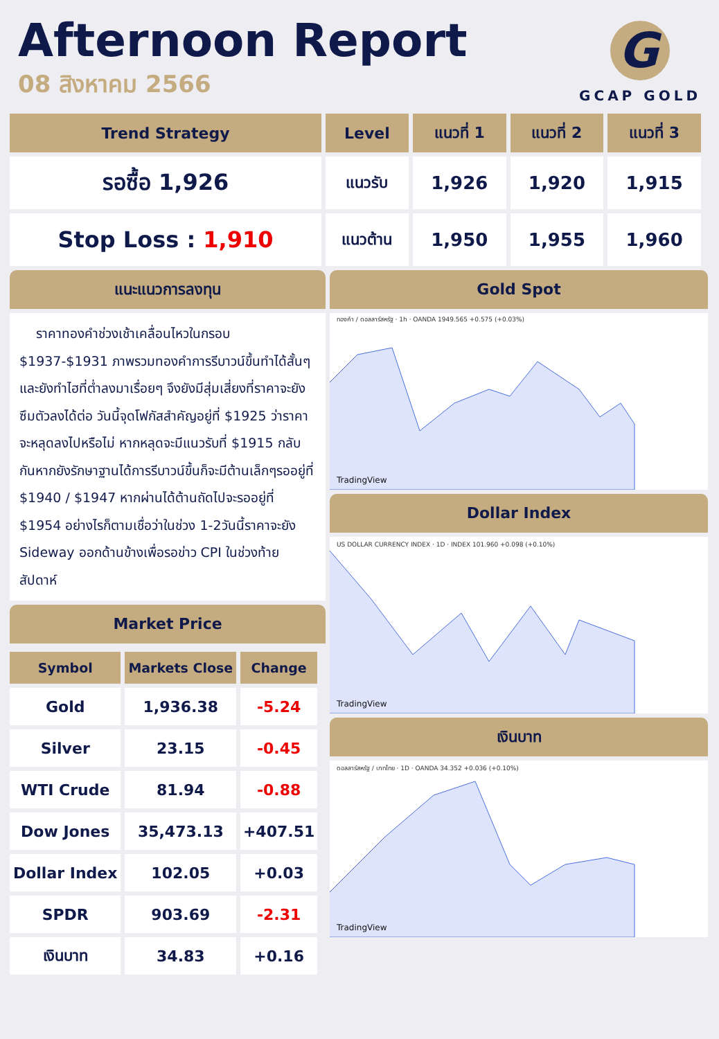Afternoon Report
08 สิงหาคม 2566
G
GCAP GOLD
| Trend Strategy | Level | แนวที่ 1 | แนวที่ 2 | แนวที่ 3 |
| --- | --- | --- | --- | --- |
| รอซื้อ 1,926 | แนวรับ | 1,926 | 1,920 | 1,915 |
| Stop Loss : 1,910 | แนวต้าน | 1,950 | 1,955 | 1,960 |
แนะแนวการลงทุน
ราคาทองคำช่วงเช้าเคลื่อนไหวในกรอบ $1937-$1931 ภาพรวมทองคำการรีบาวน์ขึ้นทำได้สั้นๆและยังทำไฮที่ต่ำลงมาเรื่อยๆ จึงยังมีสุ่มเสี่ยงที่ราคาจะยังซึมตัวลงได้ต่อ วันนี้จุดโฟกัสสำคัญอยู่ที่ $1925 ว่าราคาจะหลุดลงไปหรือไม่ หากหลุดจะมีแนวรับที่ $1915 กลับกันหากยังรักษาฐานได้การรีบาวน์ขึ้นก็จะมีต้านเล็กๆรออยู่ที่ $1940 / $1947 หากผ่านได้ต้านถัดไปจะรออยู่ที่ $1954 อย่างไรก็ตามเชื่อว่าในช่วง 1-2วันนี้ราคาจะยัง Sideway ออกด้านข้างเพื่อรอข่าว CPI ในช่วงท้ายสัปดาห์
Market Price
| Symbol | Markets Close | Change |
| --- | --- | --- |
| Gold | 1,936.38 | -5.24 |
| Silver | 23.15 | -0.45 |
| WTI Crude | 81.94 | -0.88 |
| Dow Jones | 35,473.13 | +407.51 |
| Dollar Index | 102.05 | +0.03 |
| SPDR | 903.69 | -2.31 |
| เงินบาท | 34.83 | +0.16 |
Gold Spot
ทองคำ / ดอลลาร์สหรัฐ · 1h · OANDA 1949.565 +0.575 (+0.03%)
TradingView
Dollar Index
US DOLLAR CURRENCY INDEX · 1D · INDEX 101.960 +0.098 (+0.10%)
TradingView
เงินบาท
ดอลลาร์สหรัฐ / บาทไทย · 1D · OANDA 34.352 +0.036 (+0.10%)
TradingView